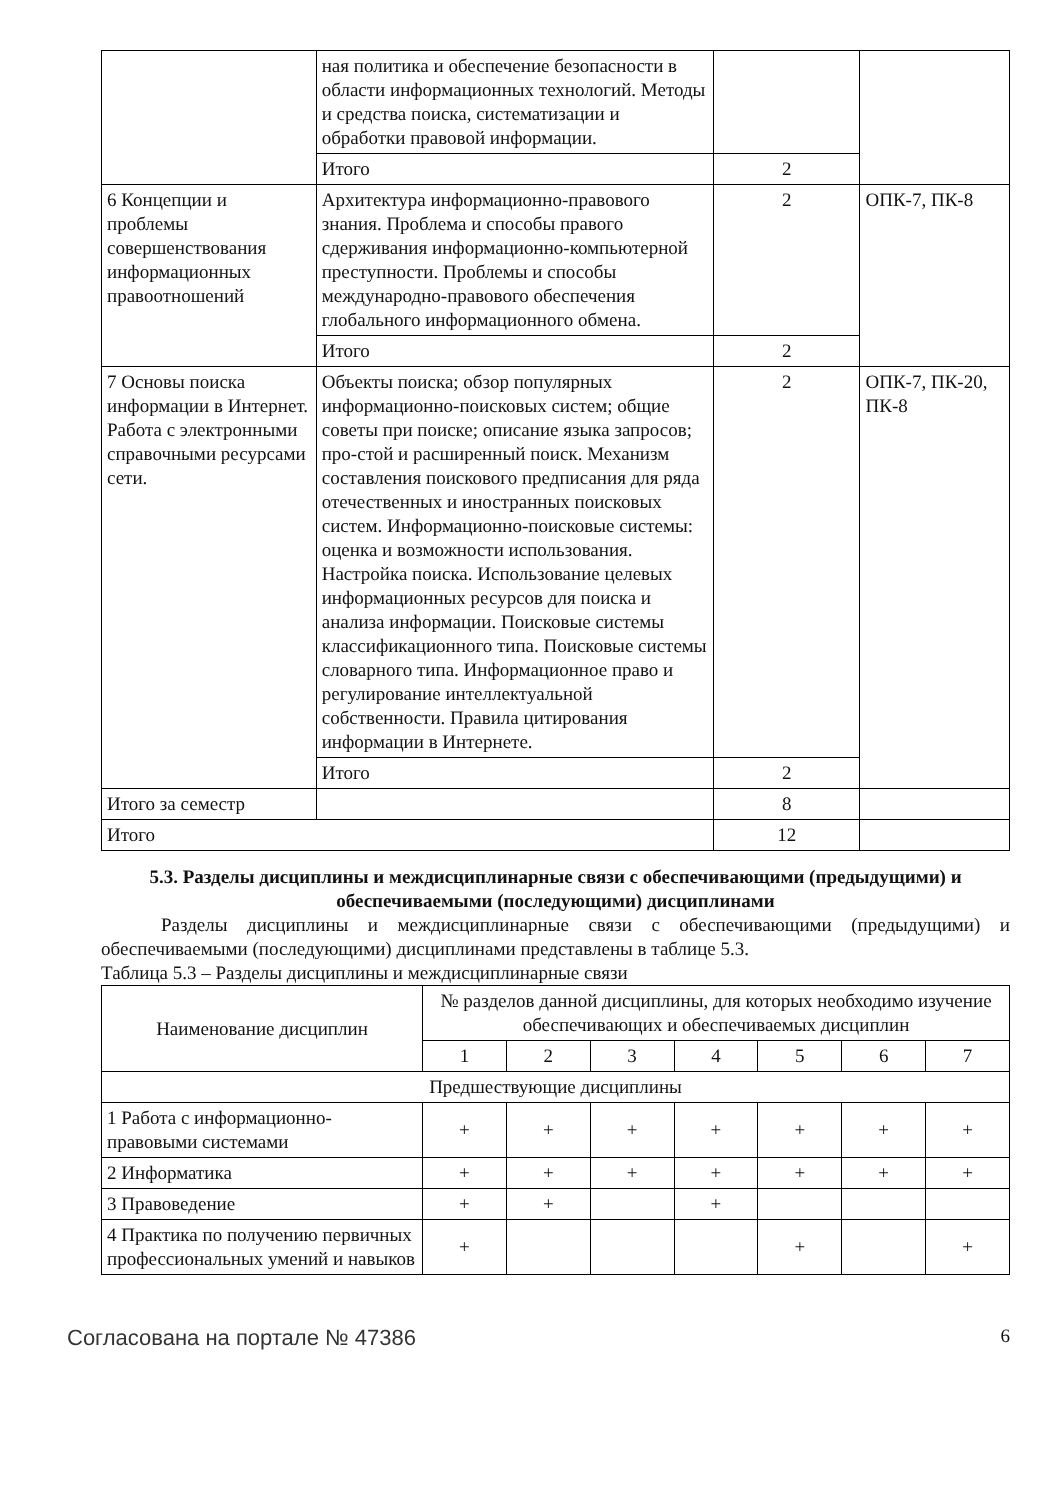| | ная политика и обеспечение безопасности в области информационных технологий. Методы и средства поиска, систематизации и обработки правовой информации. | | |
| | Итого | 2 | |
| 6 Концепции и проблемы совершенствования информационных правоотношений | Архитектура информационно-правового знания. Проблема и способы правого сдерживания информационно-компьютерной преступности. Проблемы и способы международно-правового обеспечения глобального информационного обмена. | 2 | ОПК-7, ПК-8 |
| | Итого | 2 | |
| 7 Основы поиска информации в Интернет. Работа с электронными справочными ресурсами сети. | Объекты поиска; обзор популярных информационно-поисковых систем; общие советы при поиске; описание языка запросов; про-стой и расширенный поиск. Механизм составления поискового предписания для ряда отечественных и иностранных поисковых систем. Информационно-поисковые системы: оценка и возможности использования. Настройка поиска. Использование целевых информационных ресурсов для поиска и анализа информации. Поисковые системы классификационного типа. Поисковые системы словарного типа. Информационное право и регулирование интеллектуальной собственности. Правила цитирования информации в Интернете. | 2 | ОПК-7, ПК-20, ПК-8 |
| | Итого | 2 | |
| Итого за семестр | | 8 | |
| Итого | | 12 | |
5.3. Разделы дисциплины и междисциплинарные связи с обеспечивающими (предыдущими) и обеспечиваемыми (последующими) дисциплинами
Разделы дисциплины и междисциплинарные связи с обеспечивающими (предыдущими) и обеспечиваемыми (последующими) дисциплинами представлены в таблице 5.3.
Таблица 5.3 – Разделы дисциплины и междисциплинарные связи
| Наименование дисциплин | № разделов данной дисциплины, для которых необходимо изучение обеспечивающих и обеспечиваемых дисциплин | | | | | | |
| --- | --- | --- | --- | --- | --- | --- | --- |
| | 1 | 2 | 3 | 4 | 5 | 6 | 7 |
| Предшествующие дисциплины | | | | | | | |
| 1 Работа с информационно-правовыми системами | + | + | + | + | + | + | + |
| 2 Информатика | + | + | + | + | + | + | + |
| 3 Правоведение | + | + | | + | | | |
| 4 Практика по получению первичных профессиональных умений и навыков | + | | | | + | | + |
Согласована на портале № 47386 6